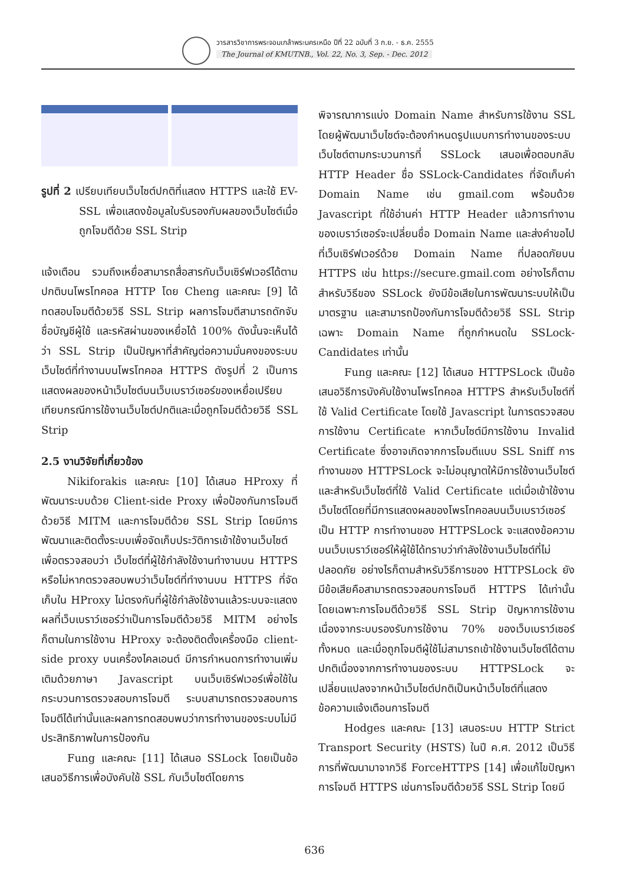วารสารวิชาการพระจอมเกล้าพระนครเหนือ ปีที่ 22 ฉบับที่ 3 ก.ย. - ธ.ค. 2555
The Journal of KMUTNB., Vol. 22, No. 3, Sep. - Dec. 2012
รูปที่ 2 เปรียบเทียบเว็บไซต์ปกติที่แสดง HTTPS และใช้ EV-SSL เพื่อแสดงข้อมูลใบรับรองกับผลของเว็บไซต์เมื่อถูกโจมตีด้วย SSL Strip
แจ้งเตือน รวมถึงเหยื่อสามารถสื่อสารกับเว็บเซิร์ฟเวอร์ได้ตามปกติบนโพรโทคอล HTTP โดย Cheng และคณะ [9] ได้ทดสอบโจมตีด้วยวิธี SSL Strip ผลการโจมตีสามารถดักจับชื่อบัญชีผู้ใช้ และรหัสผ่านของเหยื่อได้ 100% ดังนั้นจะเห็นได้ว่า SSL Strip เป็นปัญหาที่สำคัญต่อความมั่นคงของระบบเว็บไซต์ที่ทำงานบนโพรโทคอล HTTPS ดังรูปที่ 2 เป็นการแสดงผลของหน้าเว็บไซต์บนเว็บเบราว์เซอร์ของเหยื่อเปรียบเทียบกรณีการใช้งานเว็บไซต์ปกติและเมื่อถูกโจมตีด้วยวิธี SSL Strip
2.5 งานวิจัยที่เกี่ยวข้อง
Nikiforakis และคณะ [10] ได้เสนอ HProxy ที่พัฒนาระบบด้วย Client-side Proxy เพื่อป้องกันการโจมตีด้วยวิธี MITM และการโจมตีด้วย SSL Strip โดยมีการพัฒนาและติดตั้งระบบเพื่อจัดเก็บประวัติการเข้าใช้งานเว็บไซต์เพื่อตรวจสอบว่า เว็บไซต์ที่ผู้ใช้กำลังใช้งานทำงานบน HTTPS หรือไม่หากตรวจสอบพบว่าเว็บไซต์ที่ทำงานบน HTTPS ที่จัดเก็บใน HProxy ไม่ตรงกับที่ผู้ใช้กำลังใช้งานแล้วระบบจะแสดงผลที่เว็บเบราว์เซอร์ว่าเป็นการโจมตีด้วยวิธี MITM อย่างไรก็ตามในการใช้งาน HProxy จะต้องติดตั้งเครื่องมือ client-side proxy บนเครื่องไคลเอนต์ มีการกำหนดการทำงานเพิ่มเติมด้วยภาษา Javascript บนเว็บเซิร์ฟเวอร์เพื่อใช้ในกระบวนการตรวจสอบการโจมตี ระบบสามารถตรวจสอบการโจมตีได้เท่านั้นและผลการทดสอบพบว่าการทำงานของระบบไม่มีประสิทธิภาพในการป้องกัน
Fung และคณะ [11] ได้เสนอ SSLock โดยเป็นข้อเสนอวิธีการเพื่อบังคับใช้ SSL กับเว็บไซต์โดยการ
พิจารณาการแบ่ง Domain Name สำหรับการใช้งาน SSL โดยผู้พัฒนาเว็บไซต์จะต้องกำหนดรูปแบบการทำงานของระบบเว็บไซต์ตามกระบวนการที่ SSLock เสนอเพื่อตอบกลับ HTTP Header ชื่อ SSLock-Candidates ที่จัดเก็บค่า Domain Name เช่น gmail.com พร้อมด้วย Javascript ที่ใช้อ่านค่า HTTP Header แล้วการทำงานของเบราว์เซอร์จะเปลี่ยนชื่อ Domain Name และส่งคำขอไปที่เว็บเซิร์ฟเวอร์ด้วย Domain Name ที่ปลอดภัยบน HTTPS เช่น https://secure.gmail.com อย่างไรก็ตาม สำหรับวิธีของ SSLock ยังมีข้อเสียในการพัฒนาระบบให้เป็นมาตรฐาน และสามารถป้องกันการโจมตีด้วยวิธี SSL Strip เฉพาะ Domain Name ที่ถูกกำหนดใน SSLock-Candidates เท่านั้น
Fung และคณะ [12] ได้เสนอ HTTPSLock เป็นข้อเสนอวิธีการบังคับใช้งานโพรโทคอล HTTPS สำหรับเว็บไซต์ที่ใช้ Valid Certificate โดยใช้ Javascript ในการตรวจสอบการใช้งาน Certificate หากเว็บไซต์มีการใช้งาน Invalid Certificate ซึ่งอาจเกิดจากการโจมตีแบบ SSL Sniff การทำงานของ HTTPSLock จะไม่อนุญาตให้มีการใช้งานเว็บไซต์ และสำหรับเว็บไซต์ที่ใช้ Valid Certificate แต่เมื่อเข้าใช้งานเว็บไซต์โดยที่มีการแสดงผลของโพรโทคอลบนเว็บเบราว์เซอร์เป็น HTTP การทำงานของ HTTPSLock จะแสดงข้อความบนเว็บเบราว์เซอร์ให้ผู้ใช้ได้ทราบว่ากำลังใช้งานเว็บไซต์ที่ไม่ปลอดภัย อย่างไรก็ตามสำหรับวิธีการของ HTTPSLock ยังมีข้อเสียคือสามารถตรวจสอบการโจมตี HTTPS ได้เท่านั้น โดยเฉพาะการโจมตีด้วยวิธี SSL Strip ปัญหาการใช้งานเนื่องจากระบบรองรับการใช้งาน 70% ของเว็บเบราว์เซอร์ทั้งหมด และเมื่อถูกโจมตีผู้ใช้ไม่สามารถเข้าใช้งานเว็บไซต์ได้ตามปกติเนื่องจากการทำงานของระบบ HTTPSLock จะเปลี่ยนแปลงจากหน้าเว็บไซต์ปกติเป็นหน้าเว็บไซต์ที่แสดงข้อความแจ้งเตือนการโจมตี
Hodges และคณะ [13] เสนอระบบ HTTP Strict Transport Security (HSTS) ในปี ค.ศ. 2012 เป็นวิธีการที่พัฒนามาจากวิธี ForceHTTPS [14] เพื่อแก้ไขปัญหาการโจมตี HTTPS เช่นการโจมตีด้วยวิธี SSL Strip โดยมี
636